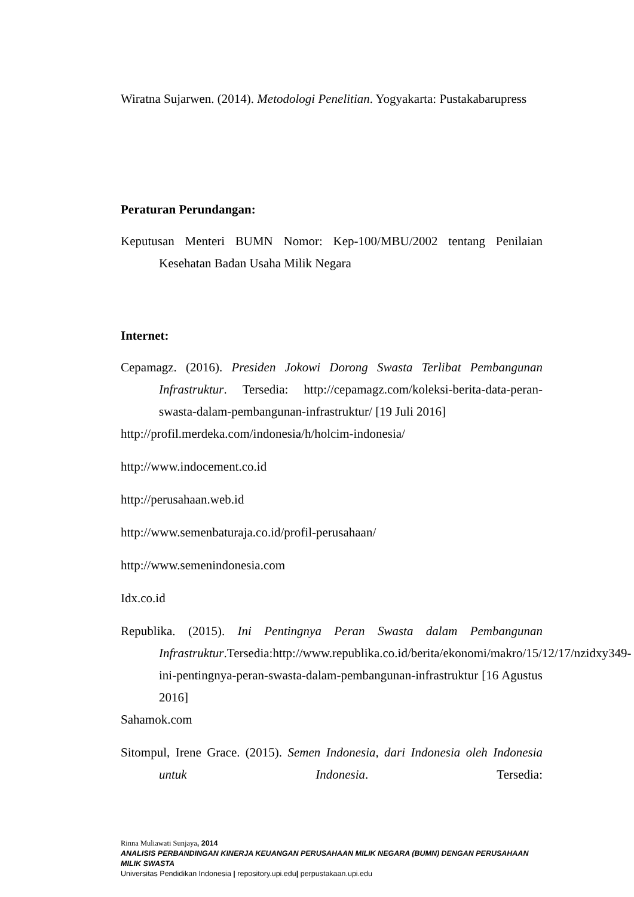Wiratna Sujarwen. (2014). Metodologi Penelitian. Yogyakarta: Pustakabarupress
Peraturan Perundangan:
Keputusan Menteri BUMN Nomor: Kep-100/MBU/2002 tentang Penilaian Kesehatan Badan Usaha Milik Negara
Internet:
Cepamagz. (2016). Presiden Jokowi Dorong Swasta Terlibat Pembangunan Infrastruktur. Tersedia: http://cepamagz.com/koleksi-berita-data-peran-swasta-dalam-pembangunan-infrastruktur/ [19 Juli 2016]
http://profil.merdeka.com/indonesia/h/holcim-indonesia/
http://www.indocement.co.id
http://perusahaan.web.id
http://www.semenbaturaja.co.id/profil-perusahaan/
http://www.semenindonesia.com
Idx.co.id
Republika. (2015). Ini Pentingnya Peran Swasta dalam Pembangunan Infrastruktur.Tersedia:http://www.republika.co.id/berita/ekonomi/makro/15/12/17/nzidxy349-ini-pentingnya-peran-swasta-dalam-pembangunan-infrastruktur [16 Agustus 2016]
Sahamok.com
Sitompul, Irene Grace. (2015). Semen Indonesia, dari Indonesia oleh Indonesia untuk Indonesia. Tersedia:
Rinna Muliawati Sunjaya, 2014
ANALISIS PERBANDINGAN KINERJA KEUANGAN PERUSAHAAN MILIK NEGARA (BUMN) DENGAN PERUSAHAAN MILIK SWASTA
Universitas Pendidikan Indonesia | repository.upi.edu| perpustakaan.upi.edu